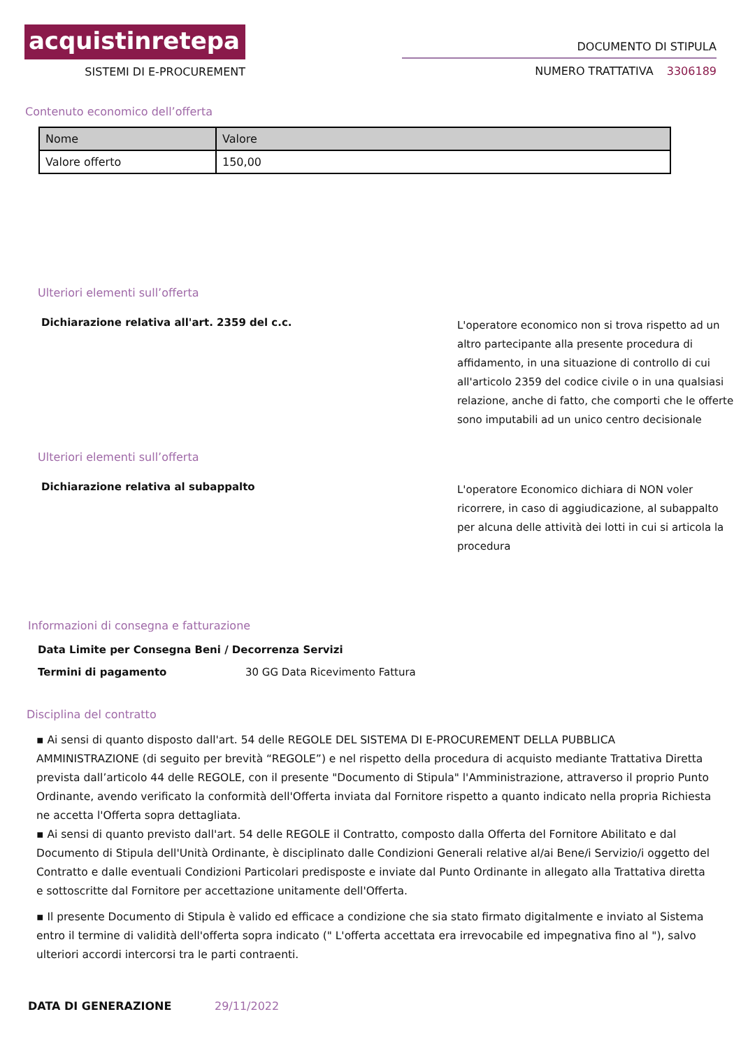acquistinretepa
SISTEMI DI E-PROCUREMENT
DOCUMENTO DI STIPULA
NUMERO TRATTATIVA 3306189
Contenuto economico dell’offerta
| Nome | Valore |
| --- | --- |
| Valore offerto | 150,00 |
Ulteriori elementi sull’offerta
Dichiarazione relativa all'art. 2359 del c.c.
L'operatore economico non si trova rispetto ad un altro partecipante alla presente procedura di affidamento, in una situazione di controllo di cui all'articolo 2359 del codice civile o in una qualsiasi relazione, anche di fatto, che comporti che le offerte sono imputabili ad un unico centro decisionale
Ulteriori elementi sull’offerta
Dichiarazione relativa al subappalto
L'operatore Economico dichiara di NON voler ricorrere, in caso di aggiudicazione, al subappalto per alcuna delle attività dei lotti in cui si articola la procedura
Informazioni di consegna e fatturazione
Data Limite per Consegna Beni / Decorrenza Servizi
Termini di pagamento 30 GG Data Ricevimento Fattura
Disciplina del contratto
▪ Ai sensi di quanto disposto dall'art. 54 delle REGOLE DEL SISTEMA DI E-PROCUREMENT DELLA PUBBLICA AMMINISTRAZIONE (di seguito per brevità “REGOLE”) e nel rispetto della procedura di acquisto mediante Trattativa Diretta prevista dall’articolo 44 delle REGOLE, con il presente "Documento di Stipula" l'Amministrazione, attraverso il proprio Punto Ordinante, avendo verificato la conformità dell'Offerta inviata dal Fornitore rispetto a quanto indicato nella propria Richiesta ne accetta l'Offerta sopra dettagliata.
▪ Ai sensi di quanto previsto dall'art. 54 delle REGOLE il Contratto, composto dalla Offerta del Fornitore Abilitato e dal Documento di Stipula dell'Unità Ordinante, è disciplinato dalle Condizioni Generali relative al/ai Bene/i Servizio/i oggetto del Contratto e dalle eventuali Condizioni Particolari predisposte e inviate dal Punto Ordinante in allegato alla Trattativa diretta e sottoscritte dal Fornitore per accettazione unitamente dell'Offerta.
▪ Il presente Documento di Stipula è valido ed efficace a condizione che sia stato firmato digitalmente e inviato al Sistema entro il termine di validità dell'offerta sopra indicato (" L'offerta accettata era irrevocabile ed impegnativa fino al "), salvo ulteriori accordi intercorsi tra le parti contraenti.
DATA DI GENERAZIONE 29/11/2022